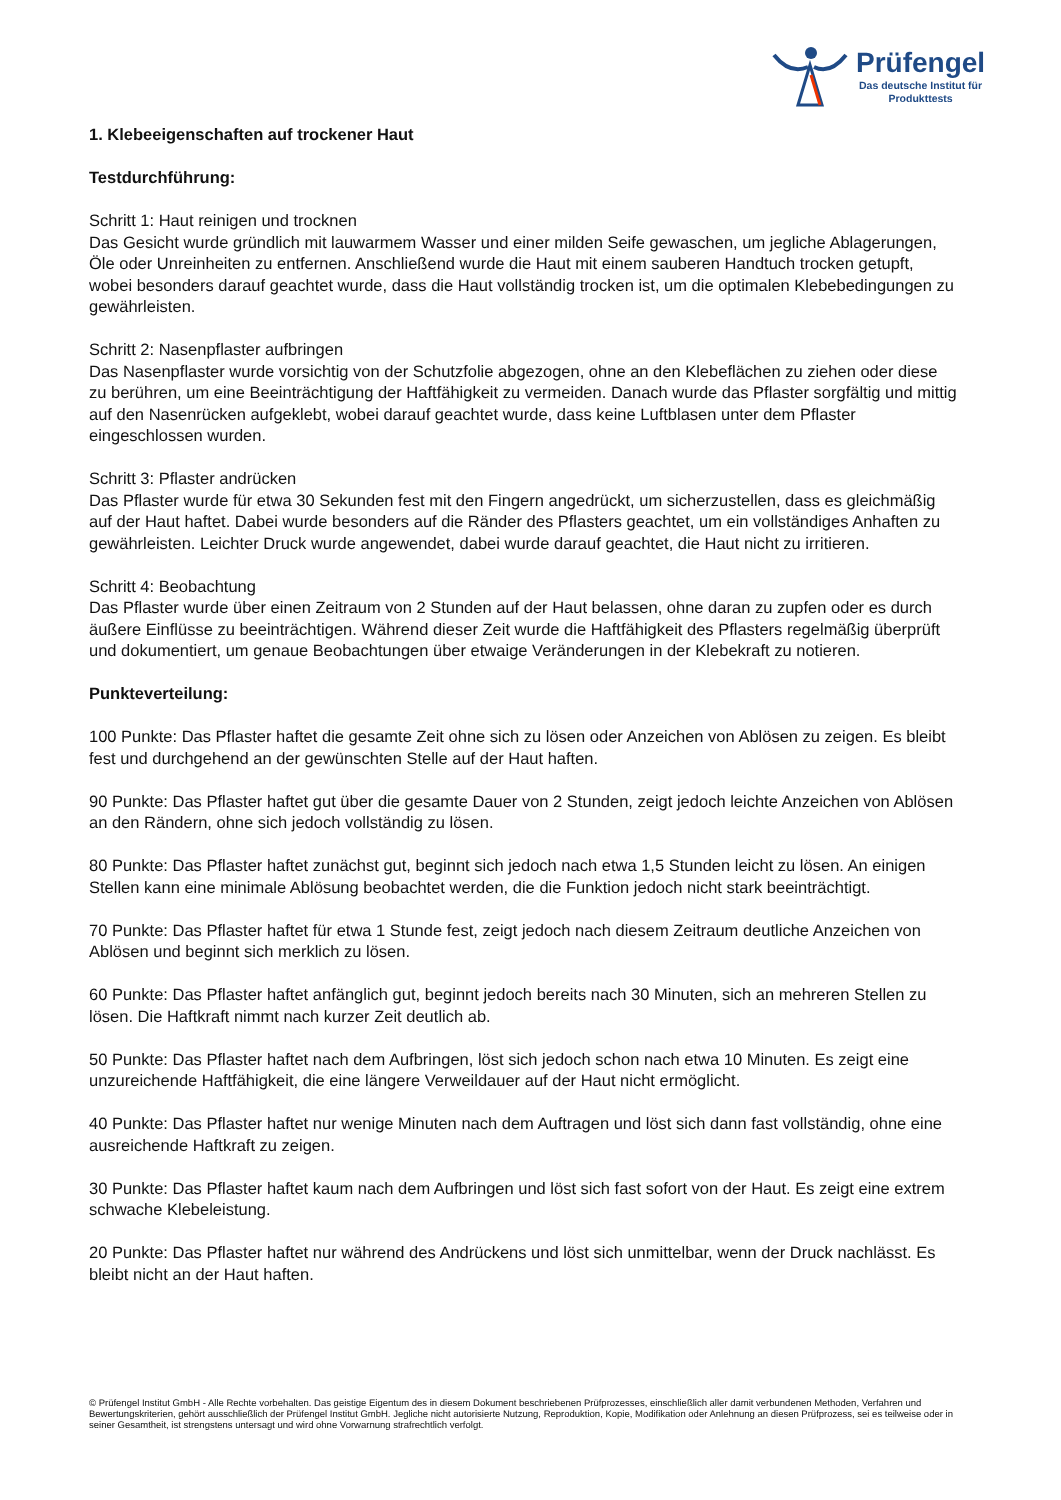Prüfengel
Das deutsche Institut für
Produkttests
1. Klebeeigenschaften auf trockener Haut
Testdurchführung:
Schritt 1: Haut reinigen und trocknen
Das Gesicht wurde gründlich mit lauwarmem Wasser und einer milden Seife gewaschen, um jegliche Ablagerungen, Öle oder Unreinheiten zu entfernen. Anschließend wurde die Haut mit einem sauberen Handtuch trocken getupft, wobei besonders darauf geachtet wurde, dass die Haut vollständig trocken ist, um die optimalen Klebebedingungen zu gewährleisten.
Schritt 2: Nasenpflaster aufbringen
Das Nasenpflaster wurde vorsichtig von der Schutzfolie abgezogen, ohne an den Klebeflächen zu ziehen oder diese zu berühren, um eine Beeinträchtigung der Haftfähigkeit zu vermeiden. Danach wurde das Pflaster sorgfältig und mittig auf den Nasenrücken aufgeklebt, wobei darauf geachtet wurde, dass keine Luftblasen unter dem Pflaster eingeschlossen wurden.
Schritt 3: Pflaster andrücken
Das Pflaster wurde für etwa 30 Sekunden fest mit den Fingern angedrückt, um sicherzustellen, dass es gleichmäßig auf der Haut haftet. Dabei wurde besonders auf die Ränder des Pflasters geachtet, um ein vollständiges Anhaften zu gewährleisten. Leichter Druck wurde angewendet, dabei wurde darauf geachtet, die Haut nicht zu irritieren.
Schritt 4: Beobachtung
Das Pflaster wurde über einen Zeitraum von 2 Stunden auf der Haut belassen, ohne daran zu zupfen oder es durch äußere Einflüsse zu beeinträchtigen. Während dieser Zeit wurde die Haftfähigkeit des Pflasters regelmäßig überprüft und dokumentiert, um genaue Beobachtungen über etwaige Veränderungen in der Klebekraft zu notieren.
Punkteverteilung:
100 Punkte: Das Pflaster haftet die gesamte Zeit ohne sich zu lösen oder Anzeichen von Ablösen zu zeigen. Es bleibt fest und durchgehend an der gewünschten Stelle auf der Haut haften.
90 Punkte: Das Pflaster haftet gut über die gesamte Dauer von 2 Stunden, zeigt jedoch leichte Anzeichen von Ablösen an den Rändern, ohne sich jedoch vollständig zu lösen.
80 Punkte: Das Pflaster haftet zunächst gut, beginnt sich jedoch nach etwa 1,5 Stunden leicht zu lösen. An einigen Stellen kann eine minimale Ablösung beobachtet werden, die die Funktion jedoch nicht stark beeinträchtigt.
70 Punkte: Das Pflaster haftet für etwa 1 Stunde fest, zeigt jedoch nach diesem Zeitraum deutliche Anzeichen von Ablösen und beginnt sich merklich zu lösen.
60 Punkte: Das Pflaster haftet anfänglich gut, beginnt jedoch bereits nach 30 Minuten, sich an mehreren Stellen zu lösen. Die Haftkraft nimmt nach kurzer Zeit deutlich ab.
50 Punkte: Das Pflaster haftet nach dem Aufbringen, löst sich jedoch schon nach etwa 10 Minuten. Es zeigt eine unzureichende Haftfähigkeit, die eine längere Verweildauer auf der Haut nicht ermöglicht.
40 Punkte: Das Pflaster haftet nur wenige Minuten nach dem Auftragen und löst sich dann fast vollständig, ohne eine ausreichende Haftkraft zu zeigen.
30 Punkte: Das Pflaster haftet kaum nach dem Aufbringen und löst sich fast sofort von der Haut. Es zeigt eine extrem schwache Klebeleistung.
20 Punkte: Das Pflaster haftet nur während des Andrückens und löst sich unmittelbar, wenn der Druck nachlässt. Es bleibt nicht an der Haut haften.
© Prüfengel Institut GmbH - Alle Rechte vorbehalten. Das geistige Eigentum des in diesem Dokument beschriebenen Prüfprozesses, einschließlich aller damit verbundenen Methoden, Verfahren und Bewertungskriterien, gehört ausschließlich der Prüfengel Institut GmbH. Jegliche nicht autorisierte Nutzung, Reproduktion, Kopie, Modifikation oder Anlehnung an diesen Prüfprozess, sei es teilweise oder in seiner Gesamtheit, ist strengstens untersagt und wird ohne Vorwarnung strafrechtlich verfolgt.